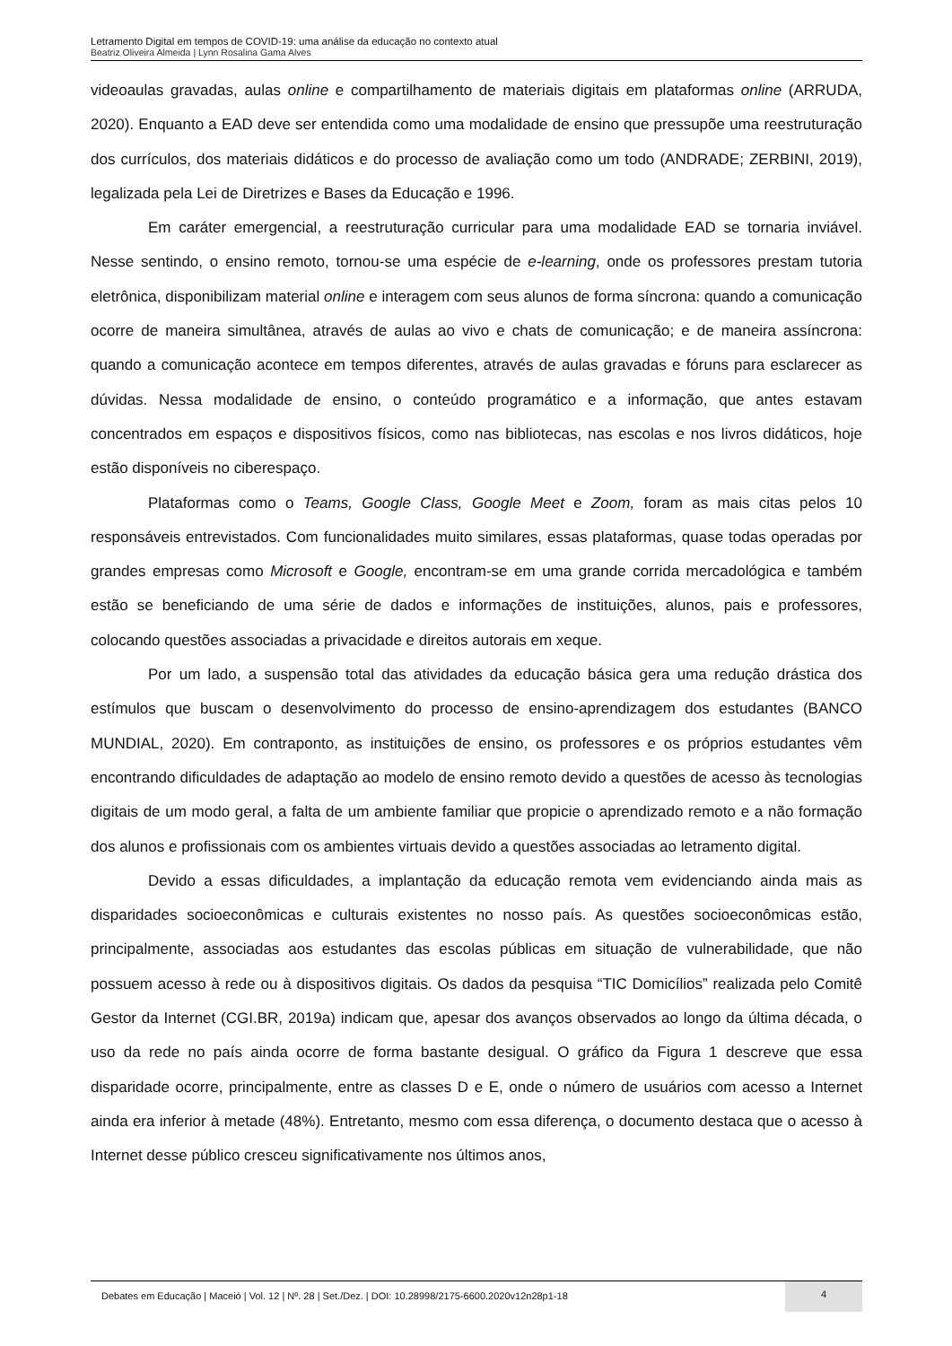Letramento Digital em tempos de COVID-19: uma análise da educação no contexto atual
Beatriz Oliveira Almeida | Lynn Rosalina Gama Alves
videoaulas gravadas, aulas online e compartilhamento de materiais digitais em plataformas online (ARRUDA, 2020). Enquanto a EAD deve ser entendida como uma modalidade de ensino que pressupõe uma reestruturação dos currículos, dos materiais didáticos e do processo de avaliação como um todo (ANDRADE; ZERBINI, 2019), legalizada pela Lei de Diretrizes e Bases da Educação e 1996.
Em caráter emergencial, a reestruturação curricular para uma modalidade EAD se tornaria inviável. Nesse sentindo, o ensino remoto, tornou-se uma espécie de e-learning, onde os professores prestam tutoria eletrônica, disponibilizam material online e interagem com seus alunos de forma síncrona: quando a comunicação ocorre de maneira simultânea, através de aulas ao vivo e chats de comunicação; e de maneira assíncrona: quando a comunicação acontece em tempos diferentes, através de aulas gravadas e fóruns para esclarecer as dúvidas. Nessa modalidade de ensino, o conteúdo programático e a informação, que antes estavam concentrados em espaços e dispositivos físicos, como nas bibliotecas, nas escolas e nos livros didáticos, hoje estão disponíveis no ciberespaço.
Plataformas como o Teams, Google Class, Google Meet e Zoom, foram as mais citas pelos 10 responsáveis entrevistados. Com funcionalidades muito similares, essas plataformas, quase todas operadas por grandes empresas como Microsoft e Google, encontram-se em uma grande corrida mercadológica e também estão se beneficiando de uma série de dados e informações de instituições, alunos, pais e professores, colocando questões associadas a privacidade e direitos autorais em xeque.
Por um lado, a suspensão total das atividades da educação básica gera uma redução drástica dos estímulos que buscam o desenvolvimento do processo de ensino-aprendizagem dos estudantes (BANCO MUNDIAL, 2020). Em contraponto, as instituições de ensino, os professores e os próprios estudantes vêm encontrando dificuldades de adaptação ao modelo de ensino remoto devido a questões de acesso às tecnologias digitais de um modo geral, a falta de um ambiente familiar que propicie o aprendizado remoto e a não formação dos alunos e profissionais com os ambientes virtuais devido a questões associadas ao letramento digital.
Devido a essas dificuldades, a implantação da educação remota vem evidenciando ainda mais as disparidades socioeconômicas e culturais existentes no nosso país. As questões socioeconômicas estão, principalmente, associadas aos estudantes das escolas públicas em situação de vulnerabilidade, que não possuem acesso à rede ou à dispositivos digitais. Os dados da pesquisa “TIC Domicílios” realizada pelo Comitê Gestor da Internet (CGI.BR, 2019a) indicam que, apesar dos avanços observados ao longo da última década, o uso da rede no país ainda ocorre de forma bastante desigual. O gráfico da Figura 1 descreve que essa disparidade ocorre, principalmente, entre as classes D e E, onde o número de usuários com acesso a Internet ainda era inferior à metade (48%). Entretanto, mesmo com essa diferença, o documento destaca que o acesso à Internet desse público cresceu significativamente nos últimos anos,
Debates em Educação | Maceió | Vol. 12 | Nº. 28 | Set./Dez. | DOI: 10.28998/2175-6600.2020v12n28p1-18
4